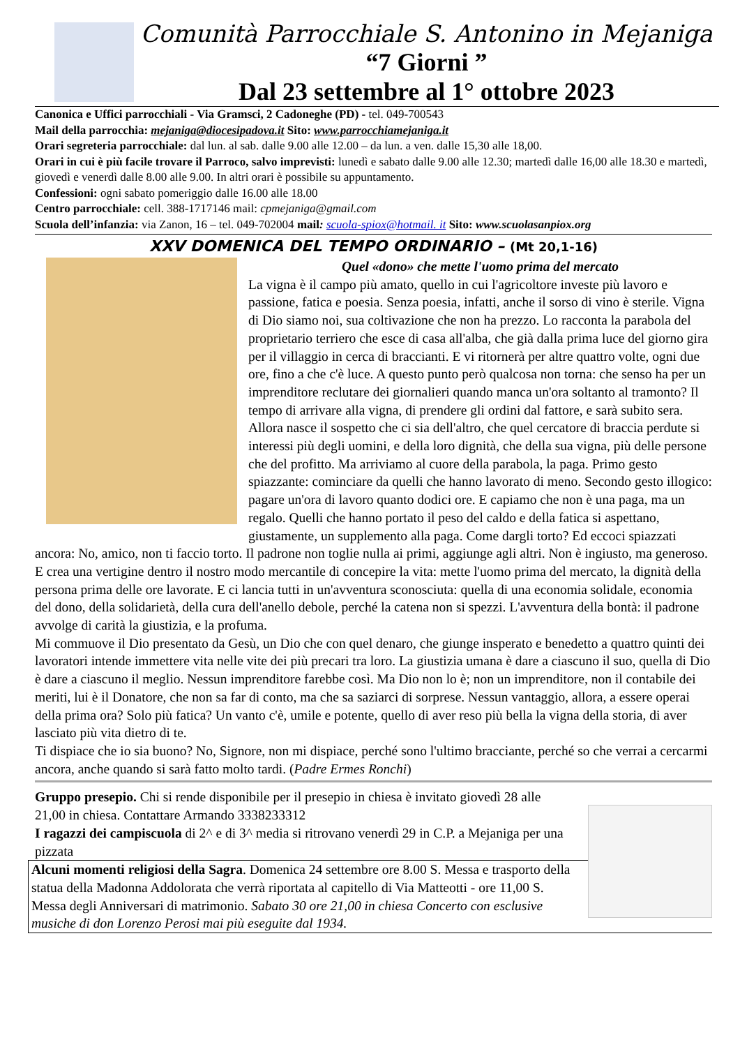Comunità Parrocchiale S. Antonino in Mejaniga
“7 Giorni ”
Dal 23 settembre al 1° ottobre 2023
Canonica e Uffici parrocchiali - Via Gramsci, 2 Cadoneghe (PD) - tel. 049-700543
Mail della parrocchia: mejaniga@diocesipadova.it Sito: www.parrocchiamejaniga.it
Orari segreteria parrocchiale: dal lun. al sab. dalle 9.00 alle 12.00 – da lun. a ven. dalle 15,30 alle 18,00.
Orari in cui è più facile trovare il Parroco, salvo imprevisti: lunedì e sabato dalle 9.00 alle 12.30; martedì dalle 16,00 alle 18.30 e martedì, giovedì e venerdì dalle 8.00 alle 9.00. In altri orari è possibile su appuntamento.
Confessioni: ogni sabato pomeriggio dalle 16.00 alle 18.00
Centro parrocchiale: cell. 388-1717146 mail: cpmejaniga@gmail.com
Scuola dell’infanzia: via Zanon, 16 – tel. 049-702004 mail: scuola-spiox@hotmail. it Sito: www.scuolasanpiox.org
XXV DOMENICA DEL TEMPO ORDINARIO – (Mt 20,1-16)
Quel «dono» che mette l'uomo prima del mercato
La vigna è il campo più amato, quello in cui l'agricoltore investe più lavoro e passione, fatica e poesia. Senza poesia, infatti, anche il sorso di vino è sterile. Vigna di Dio siamo noi, sua coltivazione che non ha prezzo. Lo racconta la parabola del proprietario terriero che esce di casa all'alba, che già dalla prima luce del giorno gira per il villaggio in cerca di braccianti. E vi ritornerà per altre quattro volte, ogni due ore, fino a che c'è luce. A questo punto però qualcosa non torna: che senso ha per un imprenditore reclutare dei giornalieri quando manca un'ora soltanto al tramonto? Il tempo di arrivare alla vigna, di prendere gli ordini dal fattore, e sarà subito sera. Allora nasce il sospetto che ci sia dell'altro, che quel cercatore di braccia perdute si interessi più degli uomini, e della loro dignità, che della sua vigna, più delle persone che del profitto. Ma arriviamo al cuore della parabola, la paga. Primo gesto spiazzante: cominciare da quelli che hanno lavorato di meno. Secondo gesto illogico: pagare un'ora di lavoro quanto dodici ore. E capiamo che non è una paga, ma un regalo. Quelli che hanno portato il peso del caldo e della fatica si aspettano, giustamente, un supplemento alla paga. Come dargli torto? Ed eccoci spiazzati ancora: No, amico, non ti faccio torto. Il padrone non toglie nulla ai primi, aggiunge agli altri. Non è ingiusto, ma generoso. E crea una vertigine dentro il nostro modo mercantile di concepire la vita: mette l'uomo prima del mercato, la dignità della persona prima delle ore lavorate. E ci lancia tutti in un'avventura sconosciuta: quella di una economia solidale, economia del dono, della solidarietà, della cura dell'anello debole, perché la catena non si spezzi. L'avventura della bontà: il padrone avvolge di carità la giustizia, e la profuma.
Mi commuove il Dio presentato da Gesù, un Dio che con quel denaro, che giunge insperato e benedetto a quattro quinti dei lavoratori intende immettere vita nelle vite dei più precari tra loro. La giustizia umana è dare a ciascuno il suo, quella di Dio è dare a ciascuno il meglio. Nessun imprenditore farebbe così. Ma Dio non lo è; non un imprenditore, non il contabile dei meriti, lui è il Donatore, che non sa far di conto, ma che sa saziarci di sorprese. Nessun vantaggio, allora, a essere operai della prima ora? Solo più fatica? Un vanto c'è, umile e potente, quello di aver reso più bella la vigna della storia, di aver lasciato più vita dietro di te.
Ti dispiace che io sia buono? No, Signore, non mi dispiace, perché sono l'ultimo bracciante, perché so che verrai a cercarmi ancora, anche quando si sarà fatto molto tardi. (Padre Ermes Ronchi)
Gruppo presepio. Chi si rende disponibile per il presepio in chiesa è invitato giovedì 28 alle 21,00 in chiesa. Contattare Armando 3338233312
I ragazzi dei campiscuola di 2^ e di 3^ media si ritrovano venerdì 29 in C.P. a Mejaniga per una pizzata
Alcuni momenti religiosi della Sagra. Domenica 24 settembre ore 8.00 S. Messa e trasporto della statua della Madonna Addolorata che verrà riportata al capitello di Via Matteotti - ore 11,00 S. Messa degli Anniversari di matrimonio. Sabato 30 ore 21,00 in chiesa Concerto con esclusive musiche di don Lorenzo Perosi mai più eseguite dal 1934.